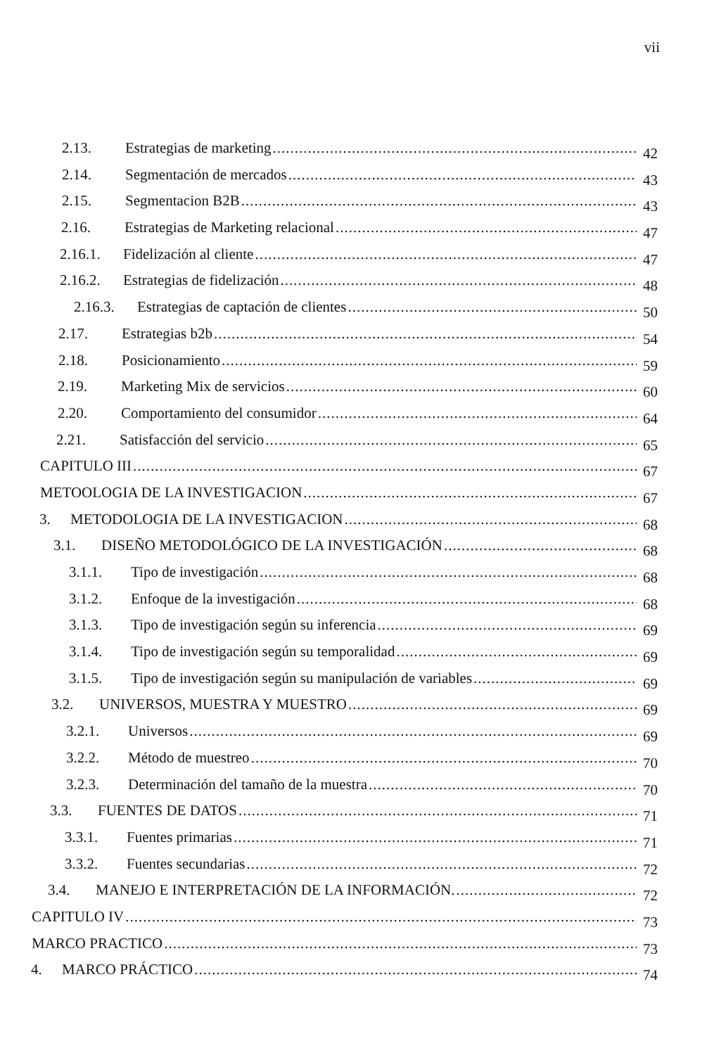vii
2.13. Estrategias de marketing 42
2.14. Segmentación de mercados 43
2.15. Segmentacion B2B 43
2.16. Estrategias de Marketing relacional 47
2.16.1. Fidelización al cliente 47
2.16.2. Estrategias de fidelización 48
2.16.3. Estrategias de captación de clientes 50
2.17. Estrategias b2b 54
2.18. Posicionamiento 59
2.19. Marketing Mix de servicios 60
2.20. Comportamiento del consumidor 64
2.21. Satisfacción del servicio 65
CAPITULO III 67
METOOLOGIA DE LA INVESTIGACION 67
3. METODOLOGIA DE LA INVESTIGACION 68
3.1. DISEÑO METODOLÓGICO DE LA INVESTIGACIÓN 68
3.1.1. Tipo de investigación 68
3.1.2. Enfoque de la investigación 68
3.1.3. Tipo de investigación según su inferencia 69
3.1.4. Tipo de investigación según su temporalidad 69
3.1.5. Tipo de investigación según su manipulación de variables 69
3.2. UNIVERSOS, MUESTRA Y MUESTRO 69
3.2.1. Universos 69
3.2.2. Método de muestreo 70
3.2.3. Determinación del tamaño de la muestra 70
3.3. FUENTES DE DATOS 71
3.3.1. Fuentes primarias 71
3.3.2. Fuentes secundarias 72
3.4. MANEJO E INTERPRETACIÓN DE LA INFORMACIÓN. 72
CAPITULO IV 73
MARCO PRACTICO 73
4. MARCO PRÁCTICO 74